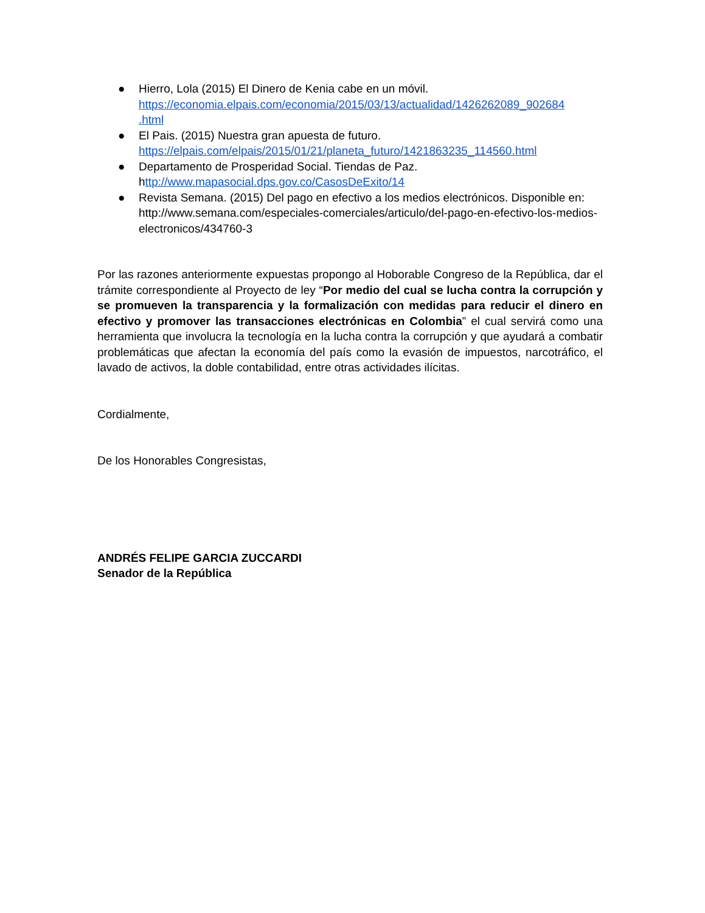● Hierro, Lola (2015) El Dinero de Kenia cabe en un móvil.
https://economia.elpais.com/economia/2015/03/13/actualidad/1426262089_902684
.html
● El Pais. (2015) Nuestra gran apuesta de futuro.
https://elpais.com/elpais/2015/01/21/planeta_futuro/1421863235_114560.html
● Departamento de Prosperidad Social. Tiendas de Paz.
http://www.mapasocial.dps.gov.co/CasosDeExito/14
● Revista Semana. (2015) Del pago en efectivo a los medios electrónicos. Disponible en:
http://www.semana.com/especiales-comerciales/articulo/del-pago-en-efectivo-los-medios-electronicos/434760-3
Por las razones anteriormente expuestas propongo al Hoborable Congreso de la República, dar el trámite correspondiente al Proyecto de ley “Por medio del cual se lucha contra la corrupción y se promueven la transparencia y la formalización con medidas para reducir el dinero en efectivo y promover las transacciones electrónicas en Colombia” el cual servirá como una herramienta que involucra la tecnología en la lucha contra la corrupción y que ayudará a combatir problemáticas que afectan la economía del país como la evasión de impuestos, narcotráfico, el lavado de activos, la doble contabilidad, entre otras actividades ilícitas.
Cordialmente,
De los Honorables Congresistas,
ANDRÉS FELIPE GARCIA ZUCCARDI
Senador de la República